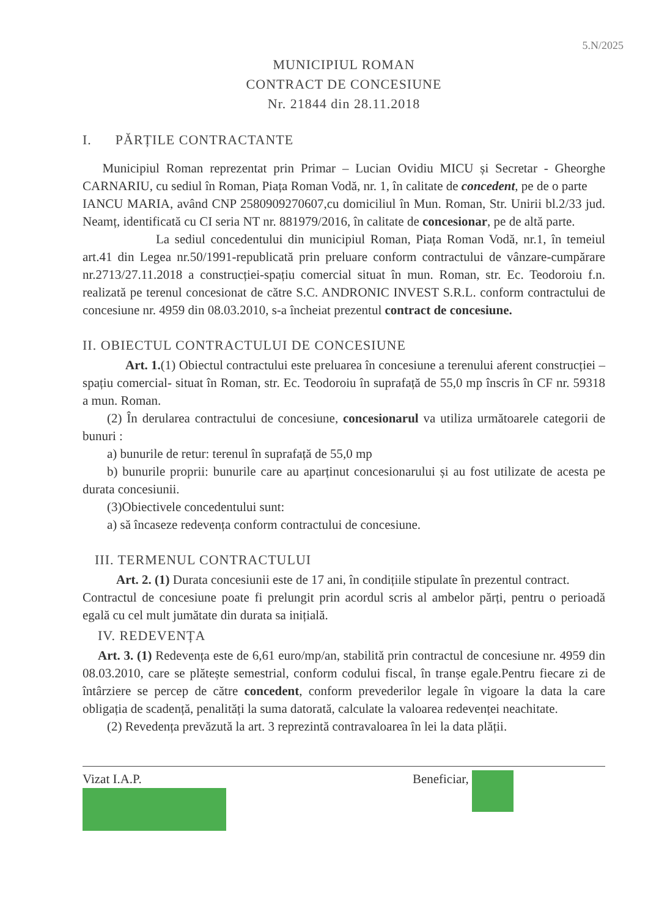5.N/2025
MUNICIPIUL ROMAN
CONTRACT DE CONCESIUNE
Nr. 21844 din 28.11.2018
I. PĂRȚILE CONTRACTANTE
Municipiul Roman reprezentat prin Primar – Lucian Ovidiu MICU și Secretar - Gheorghe CARNARIU, cu sediul în Roman, Piața Roman Vodă, nr. 1, în calitate de concedent, pe de o parte
IANCU MARIA, având CNP 2580909270607,cu domiciliul în Mun. Roman, Str. Unirii bl.2/33 jud. Neamț, identificată cu CI seria NT nr. 881979/2016, în calitate de concesionar, pe de altă parte.
La sediul concedentului din municipiul Roman, Piața Roman Vodă, nr.1, în temeiul art.41 din Legea nr.50/1991-republicată prin preluare conform contractului de vânzare-cumpărare nr.2713/27.11.2018 a construcției-spațiu comercial situat în mun. Roman, str. Ec. Teodoroiu f.n. realizată pe terenul concesionat de către S.C. ANDRONIC INVEST S.R.L. conform contractului de concesiune nr. 4959 din 08.03.2010, s-a încheiat prezentul contract de concesiune.
II. OBIECTUL CONTRACTULUI DE CONCESIUNE
Art. 1.(1) Obiectul contractului este preluarea în concesiune a terenului aferent construcției – spațiu comercial- situat în Roman, str. Ec. Teodoroiu în suprafață de 55,0 mp înscris în CF nr. 59318 a mun. Roman.
(2) În derularea contractului de concesiune, concesionarul va utiliza următoarele categorii de bunuri :
a) bunurile de retur: terenul în suprafață de 55,0 mp
b) bunurile proprii: bunurile care au aparținut concesionarului și au fost utilizate de acesta pe durata concesiunii.
(3)Obiectivele concedentului sunt:
a) să încaseze redevența conform contractului de concesiune.
III. TERMENUL CONTRACTULUI
Art. 2. (1) Durata concesiunii este de 17 ani, în condițiile stipulate în prezentul contract.
Contractul de concesiune poate fi prelungit prin acordul scris al ambelor părți, pentru o perioadă egală cu cel mult jumătate din durata sa inițială.
IV. REDEVENȚA
Art. 3. (1) Redevența este de 6,61 euro/mp/an, stabilită prin contractul de concesiune nr. 4959 din 08.03.2010, care se plătește semestrial, conform codului fiscal, în tranșe egale.Pentru fiecare zi de întârziere se percep de către concedent, conform prevederilor legale în vigoare la data la care obligația de scadență, penalități la suma datorată, calculate la valoarea redevenței neachitate.
(2) Revedența prevăzută la art. 3 reprezintă contravaloarea în lei la data plății.
Vizat I.A.P.
Beneficiar,